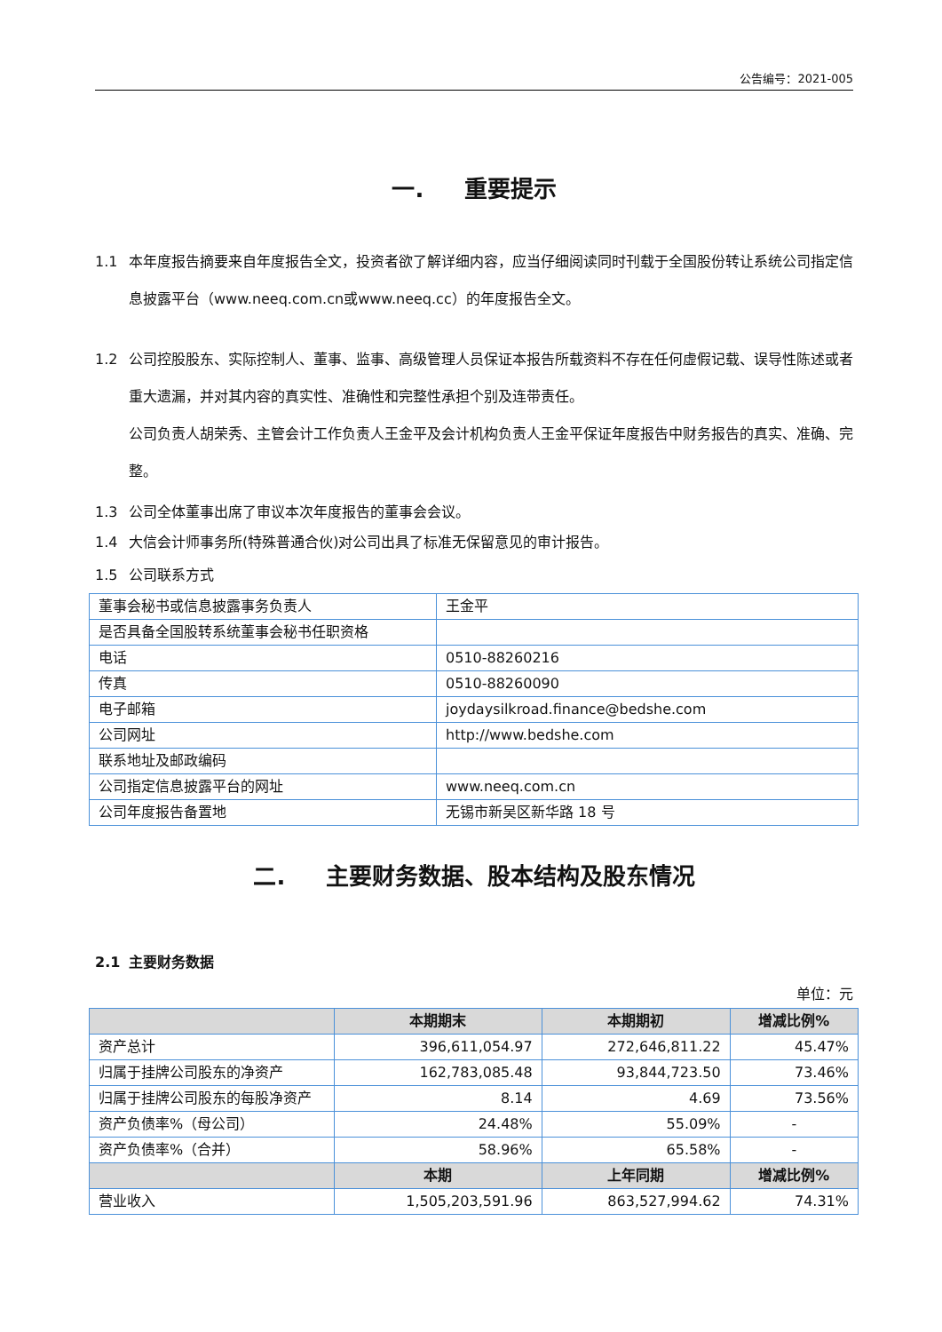公告编号：2021-005
一. 重要提示
1.1 本年度报告摘要来自年度报告全文，投资者欲了解详细内容，应当仔细阅读同时刊载于全国股份转让系统公司指定信息披露平台（www.neeq.com.cn或www.neeq.cc）的年度报告全文。
1.2 公司控股股东、实际控制人、董事、监事、高级管理人员保证本报告所载资料不存在任何虚假记载、误导性陈述或者重大遗漏，并对其内容的真实性、准确性和完整性承担个别及连带责任。
公司负责人胡荣秀、主管会计工作负责人王金平及会计机构负责人王金平保证年度报告中财务报告的真实、准确、完整。
1.3 公司全体董事出席了审议本次年度报告的董事会会议。
1.4 大信会计师事务所(特殊普通合伙)对公司出具了标准无保留意见的审计报告。
1.5 公司联系方式
| 董事会秘书或信息披露事务负责人 | 王金平 |
| 是否具备全国股转系统董事会秘书任职资格 | |
| 电话 | 0510-88260216 |
| 传真 | 0510-88260090 |
| 电子邮箱 | joydaysilkroad.finance@bedshe.com |
| 公司网址 | http://www.bedshe.com |
| 联系地址及邮政编码 | |
| 公司指定信息披露平台的网址 | www.neeq.com.cn |
| 公司年度报告备置地 | 无锡市新吴区新华路 18 号 |
二. 主要财务数据、股本结构及股东情况
2.1 主要财务数据
单位：元
| | 本期期末 | 本期期初 | 增减比例% |
| --- | --- | --- | --- |
| 资产总计 | 396,611,054.97 | 272,646,811.22 | 45.47% |
| 归属于挂牌公司股东的净资产 | 162,783,085.48 | 93,844,723.50 | 73.46% |
| 归属于挂牌公司股东的每股净资产 | 8.14 | 4.69 | 73.56% |
| 资产负债率%（母公司） | 24.48% | 55.09% | - |
| 资产负债率%（合并） | 58.96% | 65.58% | - |
| | 本期 | 上年同期 | 增减比例% |
| 营业收入 | 1,505,203,591.96 | 863,527,994.62 | 74.31% |